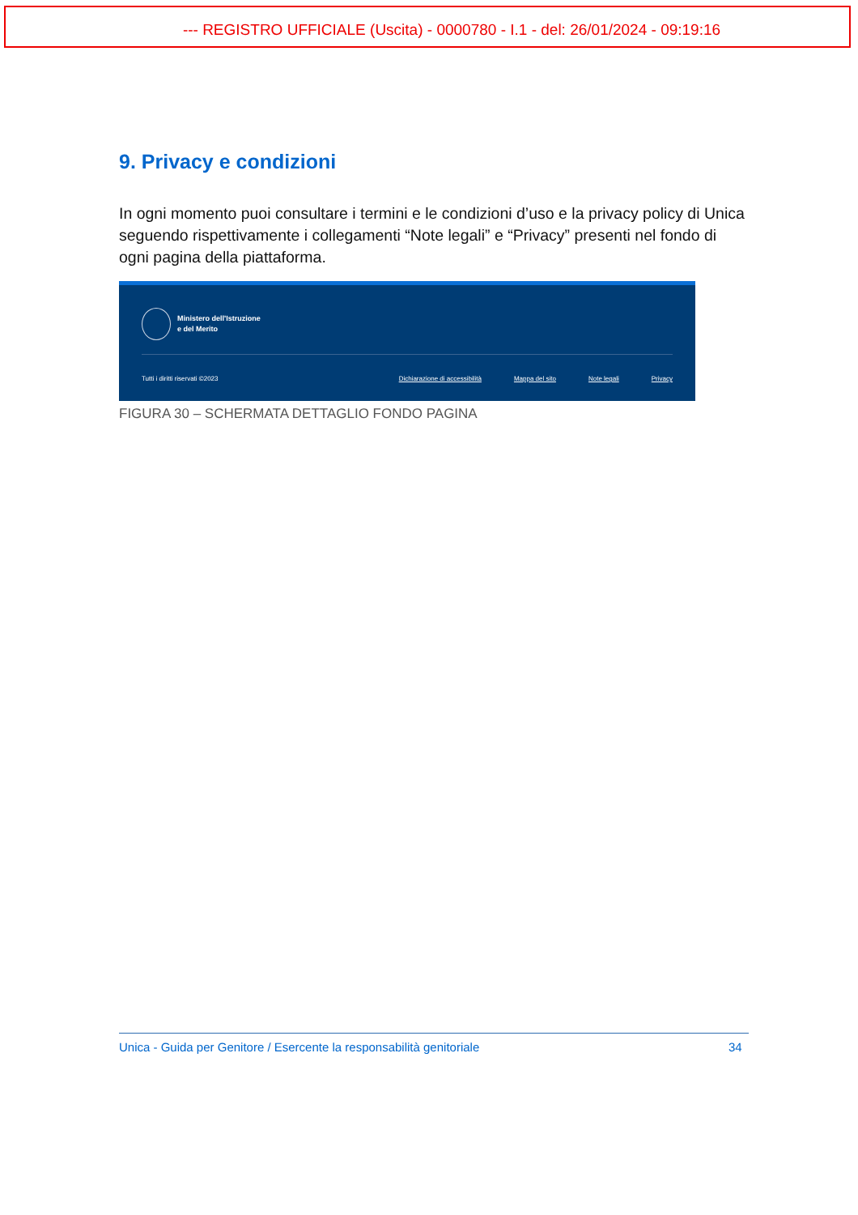--- REGISTRO UFFICIALE (Uscita) - 0000780 - I.1 - del: 26/01/2024 - 09:19:16
9. Privacy e condizioni
In ogni momento puoi consultare i termini e le condizioni d’uso e la privacy policy di Unica seguendo rispettivamente i collegamenti “Note legali” e “Privacy” presenti nel fondo di ogni pagina della piattaforma.
Ministero dell'Istruzione
e del Merito
Tutti i diritti riservati ©2023 Dichiarazione di accessibilità Mappa del sito Note legali Privacy
FIGURA 30 – SCHERMATA DETTAGLIO FONDO PAGINA
Unica - Guida per Genitore / Esercente la responsabilità genitoriale 34